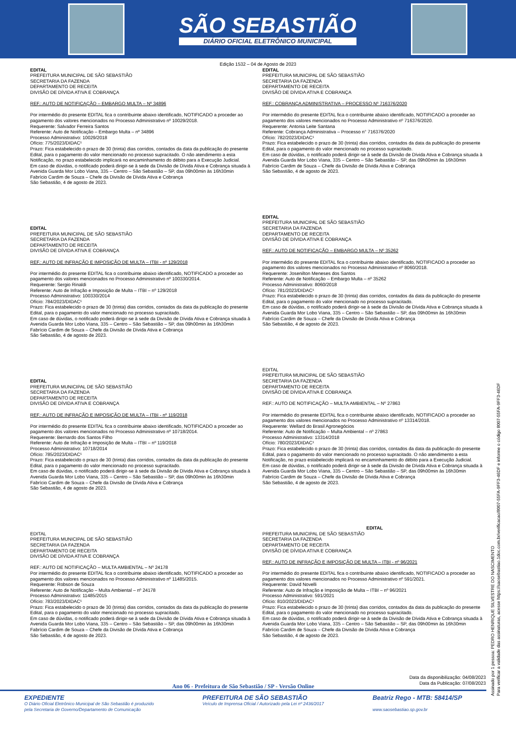SÃO SEBASTIÃO
DIÁRIO OFICIAL ELETRÔNICO MUNICIPAL
Edição 1532 – 04 de Agosto de 2023
EDITAL
PREFEITURA MUNICIPAL DE SÃO SEBASTIÃO
SECRETARIA DA FAZENDA
DEPARTAMENTO DE RECEITA
DIVISÃO DE DÍVIDA ATIVA E COBRANÇA
REF.: AUTO DE NOTIFICAÇÃO – EMBARGO MULTA – Nº 34896
Por intermédio do presente EDITAL fica o contribuinte abaixo identificado, NOTIFICADO a proceder ao pagamento dos valores mencionados no Processo Administrativo nº 10029/2018.
Requerente: Salvador Ferreira Santos
Referente: Auto de Notificação – Embargo Multa – nº 34896
Processo Administrativo: 10029/2018
Ofício: 775/2023/DIDAC¹
Prazo: Fica estabelecido o prazo de 30 (trinta) dias corridos, contados da data da publicação do presente Edital, para o pagamento do valor mencionado no processo supracitado. O não atendimento a esta Notificação, no prazo estabelecido implicará no encaminhamento do débito para a Execução Judicial.
Em caso de dúvidas, o notificado poderá dirigir-se à sede da Divisão de Dívida Ativa e Cobrança situada à Avenida Guarda Mor Lobo Viana, 335 – Centro – São Sebastião – SP, das 09h00min às 16h30min
Fabrício Cardim de Souza – Chefe da Divisão de Dívida Ativa e Cobrança
São Sebastião, 4 de agosto de 2023.
EDITAL
PREFEITURA MUNICIPAL DE SÃO SEBASTIÃO
SECRETARIA DA FAZENDA
DEPARTAMENTO DE RECEITA
DIVISÃO DE DÍVIDA ATIVA E COBRANÇA
REF.: AUTO DE INFRAÇÃO E IMPOSIÇÃO DE MULTA – ITBI - nº 129/2018
Por intermédio do presente EDITAL fica o contribuinte abaixo identificado, NOTIFICADO a proceder ao pagamento dos valores mencionados no Processo Administrativo nº 100330/2014.
Requerente: Sergio Rinaldi
Referente: Auto de Infração e Imposição de Multa – ITBI – nº 129/2018
Processo Administrativo: 100330/2014
Ofício: 784/2023/DIDAC¹
Prazo: Fica estabelecido o prazo de 30 (trinta) dias corridos, contados da data da publicação do presente Edital, para o pagamento do valor mencionado no processo supracitado.
Em caso de dúvidas, o notificado poderá dirigir-se à sede da Divisão de Dívida Ativa e Cobrança situada à Avenida Guarda Mor Lobo Viana, 335 – Centro – São Sebastião – SP, das 09h00min às 16h30min
Fabrício Cardim de Souza – Chefe da Divisão de Dívida Ativa e Cobrança
São Sebastião, 4 de agosto de 2023.
EDITAL
PREFEITURA MUNICIPAL DE SÃO SEBASTIÃO
SECRETARIA DA FAZENDA
DEPARTAMENTO DE RECEITA
DIVISÃO DE DÍVIDA ATIVA E COBRANÇA
REF.: AUTO DE INFRAÇÃO E IMPOSIÇÃO DE MULTA – ITBI - nº 119/2018
Por intermédio do presente EDITAL fica o contribuinte abaixo identificado, NOTIFICADO a proceder ao pagamento dos valores mencionados no Processo Administrativo nº 10718/2014.
Requerente: Bernardo dos Santos Filho
Referente: Auto de Infração e Imposição de Multa – ITBI – nº 119/2018
Processo Administrativo: 10718/2014
Ofício: 785/2023/DIDAC¹
Prazo: Fica estabelecido o prazo de 30 (trinta) dias corridos, contados da data da publicação do presente Edital, para o pagamento do valor mencionado no processo supracitado.
Em caso de dúvidas, o notificado poderá dirigir-se à sede da Divisão de Dívida Ativa e Cobrança situada à Avenida Guarda Mor Lobo Viana, 335 – Centro – São Sebastião – SP, das 09h00min às 16h30min
Fabrício Cardim de Souza – Chefe da Divisão de Dívida Ativa e Cobrança
São Sebastião, 4 de agosto de 2023.
EDITAL
PREFEITURA MUNICIPAL DE SÃO SEBASTIÃO
SECRETARIA DA FAZENDA
DEPARTAMENTO DE RECEITA
DIVISÃO DE DÍVIDA ATIVA E COBRANÇA
REF.: AUTO DE NOTIFICAÇÃO – MULTA AMBIENTAL – Nº 24178
Por intermédio do presente EDITAL fica o contribuinte abaixo identificado, NOTIFICADO a proceder ao pagamento dos valores mencionados no Processo Administrativo nº 11485/2015.
Requerente: Robson de Souza
Referente: Auto de Notificação – Multa Ambiental – nº 24178
Processo Administrativo: 11485/2015
Ofício: 783/2023/DIDAC¹
Prazo: Fica estabelecido o prazo de 30 (trinta) dias corridos, contados da data da publicação do presente Edital, para o pagamento do valor mencionado no processo supracitado.
Em caso de dúvidas, o notificado poderá dirigir-se à sede da Divisão de Dívida Ativa e Cobrança situada à Avenida Guarda Mor Lobo Viana, 335 – Centro – São Sebastião – SP, das 09h00min às 16h30min
Fabrício Cardim de Souza – Chefe da Divisão de Dívida Ativa e Cobrança
São Sebastião, 4 de agosto de 2023.
EDITAL
PREFEITURA MUNICIPAL DE SÃO SEBASTIÃO
SECRETARIA DA FAZENDA
DEPARTAMENTO DE RECEITA
DIVISÃO DE DÍVIDA ATIVA E COBRANÇA
REF.: COBRANÇA ADMINISTRATIVA – PROCESSO Nº 716376/2020
Por intermédio do presente EDITAL fica o contribuinte abaixo identificado, NOTIFICADO a proceder ao pagamento dos valores mencionados no Processo Administrativo nº 716376/2020.
Requerente: Antonia Leite Santana
Referente: Cobrança Administrativa – Processo n° 716376/2020
Ofício: 782/2023/DIDAC¹
Prazo: Fica estabelecido o prazo de 30 (trinta) dias corridos, contados da data da publicação do presente Edital, para o pagamento do valor mencionado no processo supracitado.
Em caso de dúvidas, o notificado poderá dirigir-se à sede da Divisão de Dívida Ativa e Cobrança situada à Avenida Guarda Mor Lobo Viana, 335 – Centro – São Sebastião – SP, das 09h00min às 16h30min
Fabrício Cardim de Souza – Chefe da Divisão de Dívida Ativa e Cobrança
São Sebastião, 4 de agosto de 2023.
EDITAL
PREFEITURA MUNICIPAL DE SÃO SEBASTIÃO
SECRETARIA DA FAZENDA
DEPARTAMENTO DE RECEITA
DIVISÃO DE DÍVIDA ATIVA E COBRANÇA
REF.: AUTO DE NOTIFICAÇÃO – EMBARGO MULTA – Nº 35262
Por intermédio do presente EDITAL fica o contribuinte abaixo identificado, NOTIFICADO a proceder ao pagamento dos valores mencionados no Processo Administrativo nº 8060/2018.
Requerente: Josenilton Meneses dos Santos
Referente: Auto de Notificação – Embargo Multa – nº 35262
Processo Administrativo: 8060/2018
Ofício: 781/2023/DIDAC¹
Prazo: Fica estabelecido o prazo de 30 (trinta) dias corridos, contados da data da publicação do presente Edital, para o pagamento do valor mencionado no processo supracitado.
Em caso de dúvidas, o notificado poderá dirigir-se à sede da Divisão de Dívida Ativa e Cobrança situada à Avenida Guarda Mor Lobo Viana, 335 – Centro – São Sebastião – SP, das 09h00min às 16h30min
Fabrício Cardim de Souza – Chefe da Divisão de Dívida Ativa e Cobrança
São Sebastião, 4 de agosto de 2023.
EDITAL
PREFEITURA MUNICIPAL DE SÃO SEBASTIÃO
SECRETARIA DA FAZENDA
DEPARTAMENTO DE RECEITA
DIVISÃO DE DÍVIDA ATIVA E COBRANÇA
REF.: AUTO DE NOTIFICAÇÃO – MULTA AMBIENTAL – Nº 27863
Por intermédio do presente EDITAL fica o contribuinte abaixo identificado, NOTIFICADO a proceder ao pagamento dos valores mencionados no Processo Administrativo nº 13314/2018.
Requerente: Wellard do Brasil Agronegócios
Referente: Auto de Notificação – Multa Ambiental – nº 27863
Processo Administrativo: 13314/2018
Ofício: 780/2023/DIDAC¹
Prazo: Fica estabelecido o prazo de 30 (trinta) dias corridos, contados da data da publicação do presente Edital, para o pagamento do valor mencionado no processo supracitado. O não atendimento a esta Notificação, no prazo estabelecido implicará no encaminhamento do débito para a Execução Judicial.
Em caso de dúvidas, o notificado poderá dirigir-se à sede da Divisão de Dívida Ativa e Cobrança situada à Avenida Guarda Mor Lobo Viana, 335 – Centro – São Sebastião – SP, das 09h00min às 16h30min
Fabrício Cardim de Souza – Chefe da Divisão de Dívida Ativa e Cobrança
São Sebastião, 4 de agosto de 2023.
EDITAL
PREFEITURA MUNICIPAL DE SÃO SEBASTIÃO
SECRETARIA DA FAZENDA
DEPARTAMENTO DE RECEITA
DIVISÃO DE DÍVIDA ATIVA E COBRANÇA
REF.: AUTO DE INFRAÇÃO E IMPOSIÇÃO DE MULTA – ITBI - nº 96/2021
Por intermédio do presente EDITAL fica o contribuinte abaixo identificado, NOTIFICADO a proceder ao pagamento dos valores mencionados no Processo Administrativo nº 591/2021.
Requerente: David Novelli
Referente: Auto de Infração e Imposição de Multa – ITBI – nº 96/2021
Processo Administrativo: 591/2021
Ofício: 810/2023/DIDAC¹
Prazo: Fica estabelecido o prazo de 30 (trinta) dias corridos, contados da data da publicação do presente Edital, para o pagamento do valor mencionado no processo supracitado.
Em caso de dúvidas, o notificado poderá dirigir-se à sede da Divisão de Dívida Ativa e Cobrança situada à Avenida Guarda Mor Lobo Viana, 335 – Centro – São Sebastião – SP, das 09h00min às 16h30min
Fabrício Cardim de Souza – Chefe da Divisão de Dívida Ativa e Cobrança
São Sebastião, 4 de agosto de 2023.
Data da disponibilização: 04/08/2023
Data da Publicação: 07/08/2023
Ano 06 - Prefeitura de São Sebastião / SP - Versão Online
EXPEDIENTE
O Diário Oficial Eletrônico Municipal de São Sebastião é produzido
pela Secretaria de Governo/Departamento de Comunicação
PREFEITURA DE SÃO SEBASTIÃO
Veículo de Imprensa Oficial / Autorizado pela Lei nº 2436/2017
Beatriz Rego - MTB: 58414/SP
www.saosebastiao.sp.gov.br
Assinado por 1 pessoa: PEDRO HENRIQUE SILVESTRE DO NASCIMENTO
Para verificar a validade das assinaturas, acesse https://saosebastiao.1doc.com.br/verificacao/8007-55FA-9FF3-46DF e informe o código 8007-55FA-9FF3-46DF